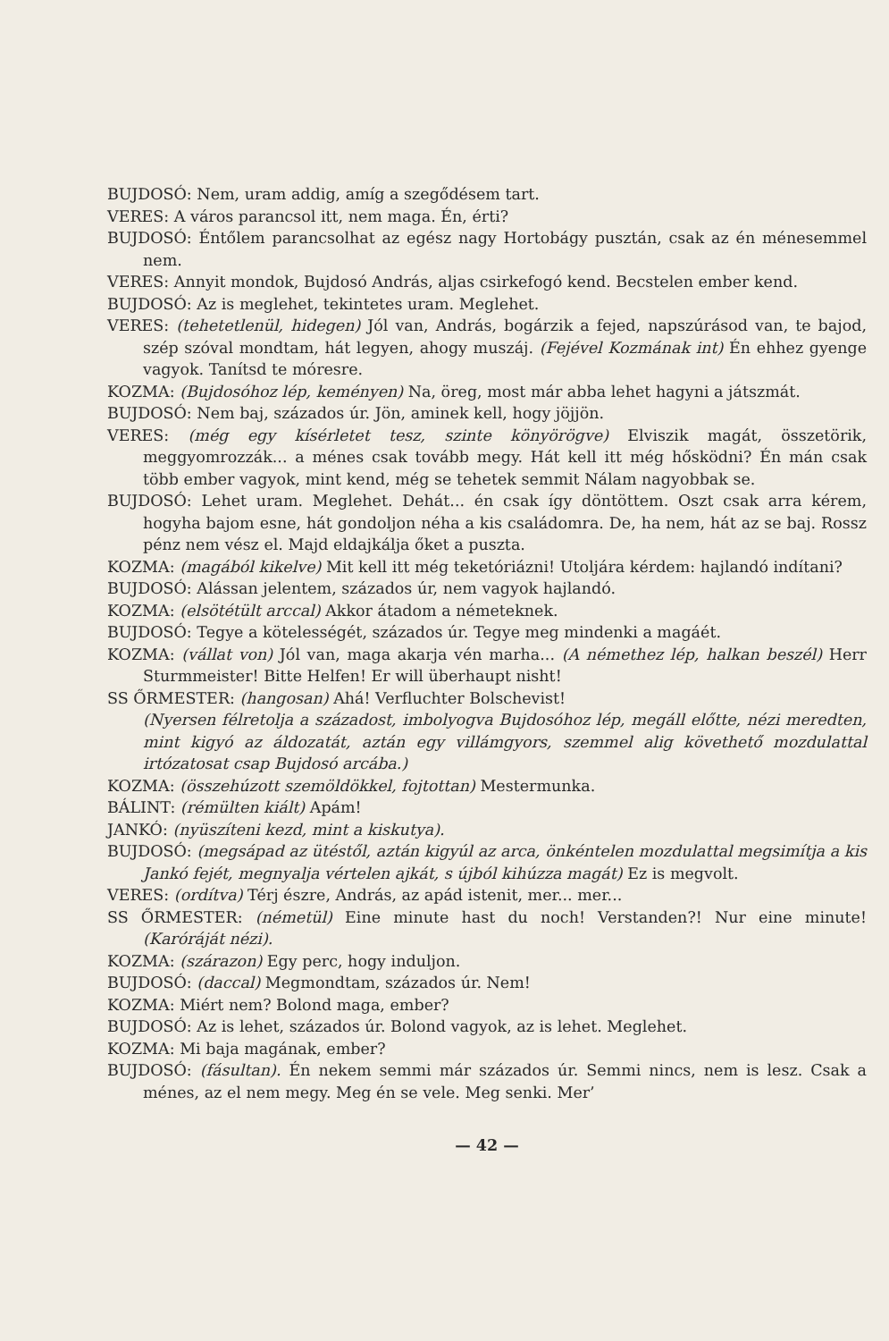BUJDOSÓ: Nem, uram addig, amíg a szegődésem tart.
VERES: A város parancsol itt, nem maga. Én, érti?
BUJDOSÓ: Éntőlem parancsolhat az egész nagy Hortobágy pusztán, csak az én ménesemmel nem.
VERES: Annyit mondok, Bujdosó András, aljas csirkefogó kend. Becstelen ember kend.
BUJDOSÓ: Az is meglehet, tekintetes uram. Meglehet.
VERES: (tehetetlenül, hidegen) Jól van, András, bogárzik a fejed, napszúrásod van, te bajod, szép szóval mondtam, hát legyen, ahogy muszáj. (Fejével Kozmának int) Én ehhez gyenge vagyok. Tanítsd te móresre.
KOZMA: (Bujdosóhoz lép, keményen) Na, öreg, most már abba lehet hagyni a játszmát.
BUJDOSÓ: Nem baj, százados úr. Jön, aminek kell, hogy jöjjön.
VERES: (még egy kísérletet tesz, szinte könyörögve) Elviszik magát, összetörik, meggyomrozzák... a ménes csak tovább megy. Hát kell itt még hősködni? Én mán csak több ember vagyok, mint kend, még se tehetek semmit Nálam nagyobbak se.
BUJDOSÓ: Lehet uram. Meglehet. Dehát... én csak így döntöttem. Oszt csak arra kérem, hogyha bajom esne, hát gondoljon néha a kis családomra. De, ha nem, hát az se baj. Rossz pénz nem vész el. Majd eldajkálja őket a puszta.
KOZMA: (magából kikelve) Mit kell itt még teketóriázni! Utoljára kérdem: hajlandó indítani?
BUJDOSÓ: Alássan jelentem, százados úr, nem vagyok hajlandó.
KOZMA: (elsötétült arccal) Akkor átadom a németeknek.
BUJDOSÓ: Tegye a kötelességét, százados úr. Tegye meg mindenki a magáét.
KOZMA: (vállat von) Jól van, maga akarja vén marha... (A némethez lép, halkan beszél) Herr Sturmmeister! Bitte Helfen! Er will überhaupt nisht!
SS ŐRMESTER: (hangosan) Ahá! Verfluchter Bolschevist!
(Nyersen félretolja a századost, imbolyogva Bujdosóhoz lép, megáll előtte, nézi meredten, mint kigyó az áldozatát, aztán egy villámgyors, szemmel alig követhető mozdulattal irtózatosat csap Bujdosó arcába.)
KOZMA: (összehúzott szemöldökkel, fojtottan) Mestermunka.
BÁLINT: (rémülten kiált) Apám!
JANKÓ: (nyüszíteni kezd, mint a kiskutya).
BUJDOSÓ: (megsápad az ütéstől, aztán kigyúl az arca, önkéntelen mozdulattal megsimítja a kis Jankó fejét, megnyalja vértelen ajkát, s újból kihúzza magát) Ez is megvolt.
VERES: (ordítva) Térj észre, András, az apád istenit, mer... mer...
SS ŐRMESTER: (németül) Eine minute hast du noch! Verstanden?! Nur eine minute! (Karóráját nézi).
KOZMA: (szárazon) Egy perc, hogy induljon.
BUJDOSÓ: (daccal) Megmondtam, százados úr. Nem!
KOZMA: Miért nem? Bolond maga, ember?
BUJDOSÓ: Az is lehet, százados úr. Bolond vagyok, az is lehet. Meglehet.
KOZMA: Mi baja magának, ember?
BUJDOSÓ: (fásultan). Én nekem semmi már százados úr. Semmi nincs, nem is lesz. Csak a ménes, az el nem megy. Meg én se vele. Meg senki. Mer’
— 42 —